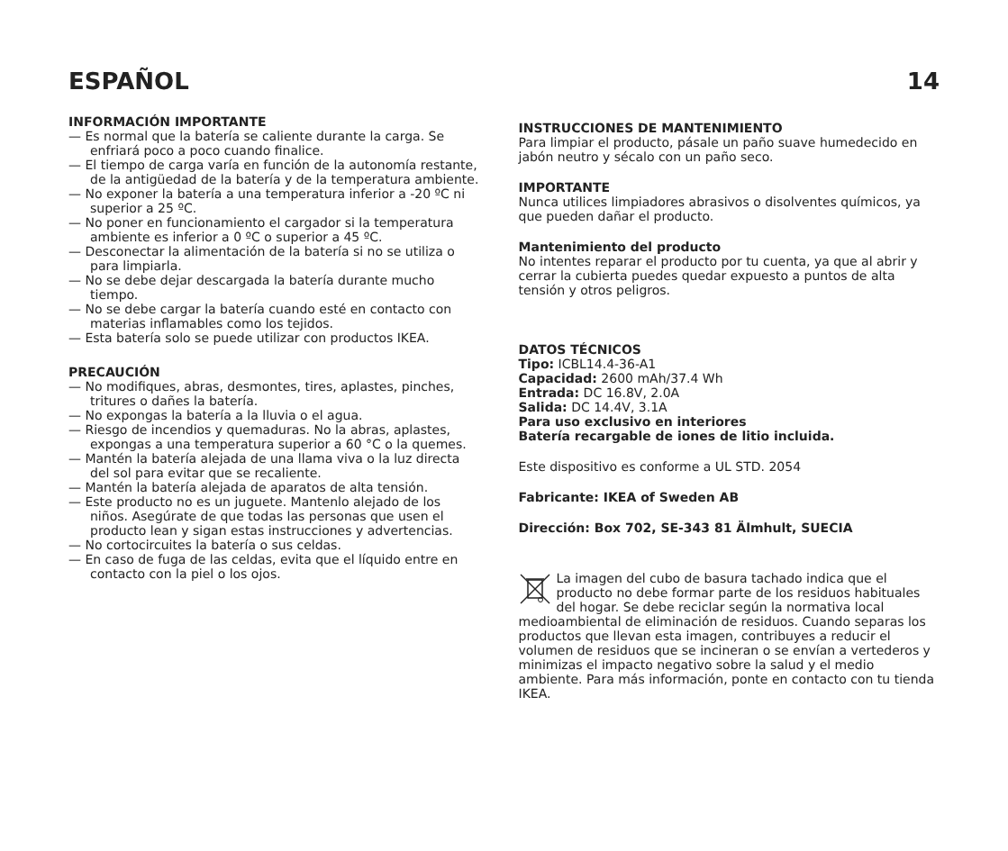ESPAÑOL 14
INFORMACIÓN IMPORTANTE
— Es normal que la batería se caliente durante la carga. Se enfriará poco a poco cuando finalice.
— El tiempo de carga varía en función de la autonomía restante, de la antigüedad de la batería y de la temperatura ambiente.
— No exponer la batería a una temperatura inferior a -20 ºC ni superior a 25 ºC.
— No poner en funcionamiento el cargador si la temperatura ambiente es inferior a 0 ºC o superior a 45 ºC.
— Desconectar la alimentación de la batería si no se utiliza o para limpiarla.
— No se debe dejar descargada la batería durante mucho tiempo.
— No se debe cargar la batería cuando esté en contacto con materias inflamables como los tejidos.
— Esta batería solo se puede utilizar con productos IKEA.
PRECAUCIÓN
— No modifiques, abras, desmontes, tires, aplastes, pinches, tritures o dañes la batería.
— No expongas la batería a la lluvia o el agua.
— Riesgo de incendios y quemaduras. No la abras, aplastes, expongas a una temperatura superior a 60 °C o la quemes.
— Mantén la batería alejada de una llama viva o la luz directa del sol para evitar que se recaliente.
— Mantén la batería alejada de aparatos de alta tensión.
— Este producto no es un juguete. Mantenlo alejado de los niños. Asegúrate de que todas las personas que usen el producto lean y sigan estas instrucciones y advertencias.
— No cortocircuites la batería o sus celdas.
— En caso de fuga de las celdas, evita que el líquido entre en contacto con la piel o los ojos.
INSTRUCCIONES DE MANTENIMIENTO
Para limpiar el producto, pásale un paño suave humedecido en jabón neutro y sécalo con un paño seco.
IMPORTANTE
Nunca utilices limpiadores abrasivos o disolventes químicos, ya que pueden dañar el producto.
Mantenimiento del producto
No intentes reparar el producto por tu cuenta, ya que al abrir y cerrar la cubierta puedes quedar expuesto a puntos de alta tensión y otros peligros.
DATOS TÉCNICOS
Tipo: ICBL14.4-36-A1
Capacidad: 2600 mAh/37.4 Wh
Entrada: DC 16.8V, 2.0A
Salida: DC 14.4V, 3.1A
Para uso exclusivo en interiores
Batería recargable de iones de litio incluida.
Este dispositivo es conforme a UL STD. 2054
Fabricante: IKEA of Sweden AB
Dirección: Box 702, SE-343 81 Älmhult, SUECIA
La imagen del cubo de basura tachado indica que el producto no debe formar parte de los residuos habituales del hogar. Se debe reciclar según la normativa local medioambiental de eliminación de residuos. Cuando separas los productos que llevan esta imagen, contribuyes a reducir el volumen de residuos que se incineran o se envían a vertederos y minimizas el impacto negativo sobre la salud y el medio ambiente. Para más información, ponte en contacto con tu tienda IKEA.